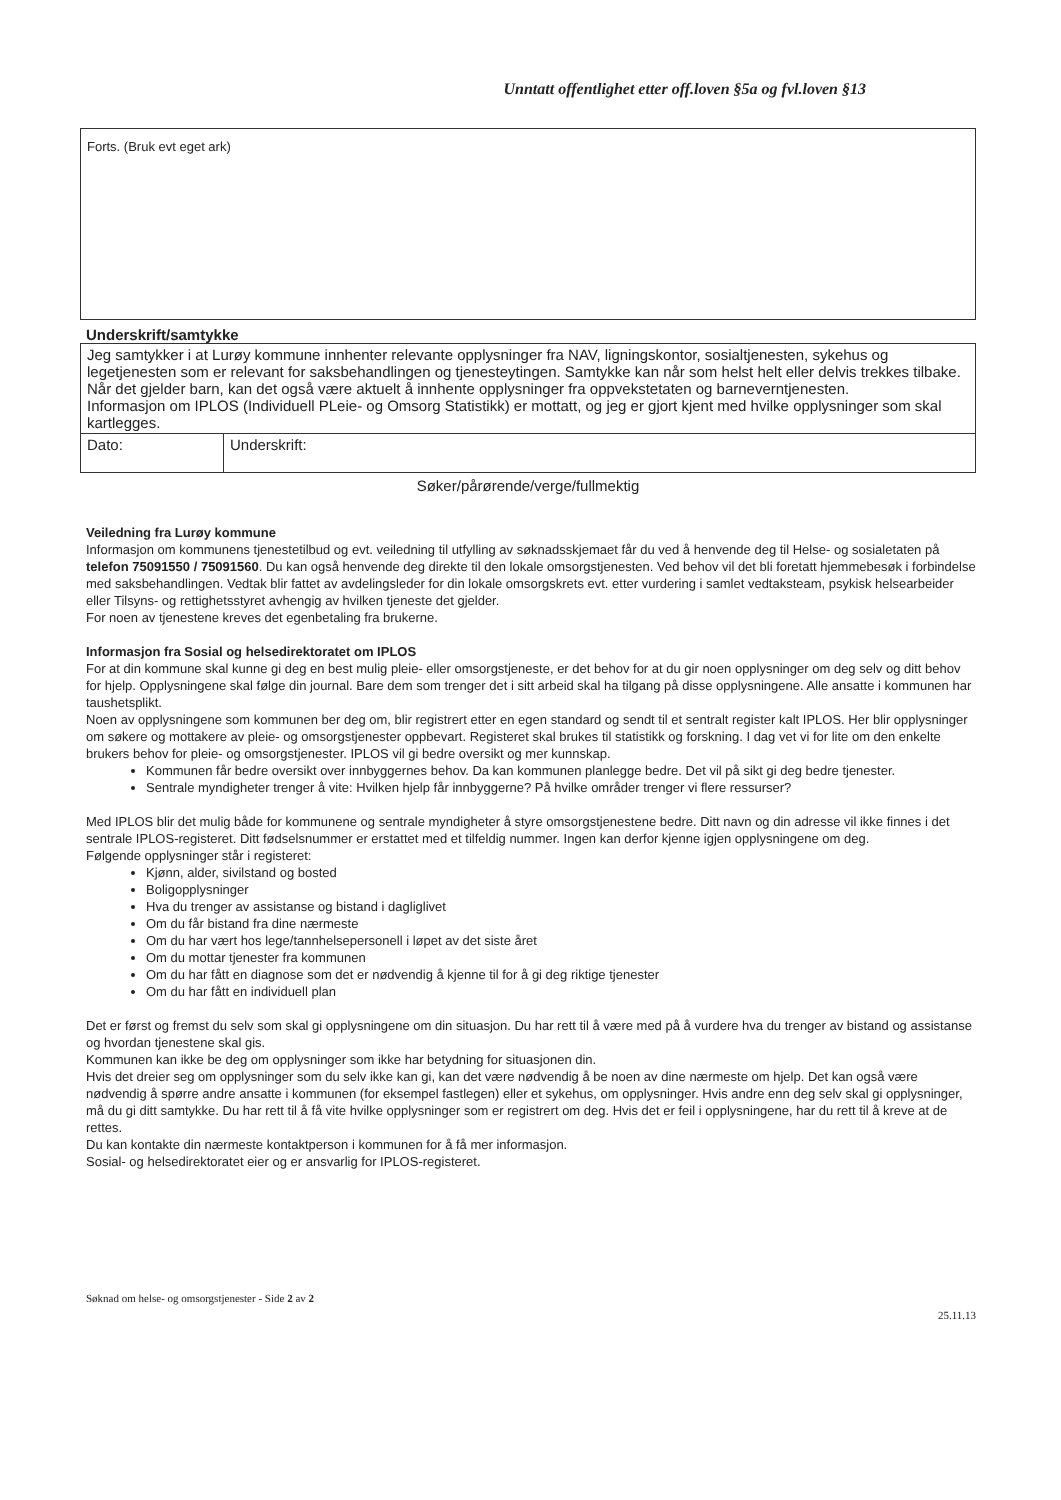Unntatt offentlighet etter off.loven §5a og fvl.loven §13
Forts. (Bruk evt eget ark)
Underskrift/samtykke
| Jeg samtykker i at Lurøy kommune innhenter relevante opplysninger fra NAV, ligningskontor, sosialtjenesten, sykehus og legetjenesten som er relevant for saksbehandlingen og tjenesteytingen. Samtykke kan når som helst helt eller delvis trekkes tilbake. Når det gjelder barn, kan det også være aktuelt å innhente opplysninger fra oppvekstetaten og barneverntjenesten. Informasjon om IPLOS (Individuell PLeie- og Omsorg Statistikk) er mottatt, og jeg er gjort kjent med hvilke opplysninger som skal kartlegges. | |
| Dato: | Underskrift: |
Søker/pårørende/verge/fullmektig
Veiledning fra Lurøy kommune
Informasjon om kommunens tjenestetilbud og evt. veiledning til utfylling av søknadsskjemaet får du ved å henvende deg til Helse- og sosialetaten på telefon 75091550 / 75091560. Du kan også henvende deg direkte til den lokale omsorgstjenesten. Ved behov vil det bli foretatt hjemmebesøk i forbindelse med saksbehandlingen. Vedtak blir fattet av avdelingsleder for din lokale omsorgskrets evt. etter vurdering i samlet vedtaksteam, psykisk helsearbeider eller Tilsyns- og rettighetsstyret avhengig av hvilken tjeneste det gjelder.
For noen av tjenestene kreves det egenbetaling fra brukerne.
Informasjon fra Sosial og helsedirektoratet om IPLOS
For at din kommune skal kunne gi deg en best mulig pleie- eller omsorgstjeneste, er det behov for at du gir noen opplysninger om deg selv og ditt behov for hjelp. Opplysningene skal følge din journal. Bare dem som trenger det i sitt arbeid skal ha tilgang på disse opplysningene. Alle ansatte i kommunen har taushetsplikt.
Noen av opplysningene som kommunen ber deg om, blir registrert etter en egen standard og sendt til et sentralt register kalt IPLOS. Her blir opplysninger om søkere og mottakere av pleie- og omsorgstjenester oppbevart. Registeret skal brukes til statistikk og forskning. I dag vet vi for lite om den enkelte brukers behov for pleie- og omsorgstjenester. IPLOS vil gi bedre oversikt og mer kunnskap.
Kommunen får bedre oversikt over innbyggernes behov. Da kan kommunen planlegge bedre. Det vil på sikt gi deg bedre tjenester.
Sentrale myndigheter trenger å vite: Hvilken hjelp får innbyggerne? På hvilke områder trenger vi flere ressurser?
Med IPLOS blir det mulig både for kommunene og sentrale myndigheter å styre omsorgstjenestene bedre. Ditt navn og din adresse vil ikke finnes i det sentrale IPLOS-registeret. Ditt fødselsnummer er erstattet med et tilfeldig nummer. Ingen kan derfor kjenne igjen opplysningene om deg.
Følgende opplysninger står i registeret:
Kjønn, alder, sivilstand og bosted
Boligopplysninger
Hva du trenger av assistanse og bistand i dagliglivet
Om du får bistand fra dine nærmeste
Om du har vært hos lege/tannhelsepersonell i løpet av det siste året
Om du mottar tjenester fra kommunen
Om du har fått en diagnose som det er nødvendig å kjenne til for å gi deg riktige tjenester
Om du har fått en individuell plan
Det er først og fremst du selv som skal gi opplysningene om din situasjon. Du har rett til å være med på å vurdere hva du trenger av bistand og assistanse og hvordan tjenestene skal gis.
Kommunen kan ikke be deg om opplysninger som ikke har betydning for situasjonen din.
Hvis det dreier seg om opplysninger som du selv ikke kan gi, kan det være nødvendig å be noen av dine nærmeste om hjelp. Det kan også være nødvendig å spørre andre ansatte i kommunen (for eksempel fastlegen) eller et sykehus, om opplysninger. Hvis andre enn deg selv skal gi opplysninger, må du gi ditt samtykke. Du har rett til å få vite hvilke opplysninger som er registrert om deg. Hvis det er feil i opplysningene, har du rett til å kreve at de rettes.
Du kan kontakte din nærmeste kontaktperson i kommunen for å få mer informasjon.
Sosial- og helsedirektoratet eier og er ansvarlig for IPLOS-registeret.
Søknad om helse- og omsorgstjenester - Side 2 av 2
25.11.13